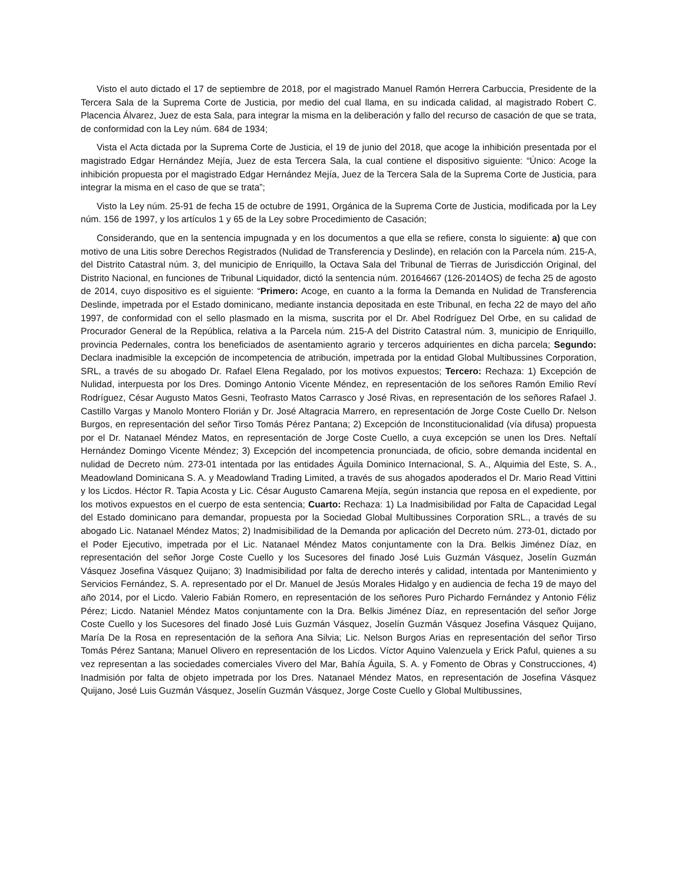Visto el auto dictado el 17 de septiembre de 2018, por el magistrado Manuel Ramón Herrera Carbuccia, Presidente de la Tercera Sala de la Suprema Corte de Justicia, por medio del cual llama, en su indicada calidad, al magistrado Robert C. Placencia Álvarez, Juez de esta Sala, para integrar la misma en la deliberación y fallo del recurso de casación de que se trata, de conformidad con la Ley núm. 684 de 1934;
Vista el Acta dictada por la Suprema Corte de Justicia, el 19 de junio del 2018, que acoge la inhibición presentada por el magistrado Edgar Hernández Mejía, Juez de esta Tercera Sala, la cual contiene el dispositivo siguiente: “Único: Acoge la inhibición propuesta por el magistrado Edgar Hernández Mejía, Juez de la Tercera Sala de la Suprema Corte de Justicia, para integrar la misma en el caso de que se trata”;
Visto la Ley núm. 25-91 de fecha 15 de octubre de 1991, Orgánica de la Suprema Corte de Justicia, modificada por la Ley núm. 156 de 1997, y los artículos 1 y 65 de la Ley sobre Procedimiento de Casación;
Considerando, que en la sentencia impugnada y en los documentos a que ella se refiere, consta lo siguiente: a) que con motivo de una Litis sobre Derechos Registrados (Nulidad de Transferencia y Deslinde), en relación con la Parcela núm. 215-A, del Distrito Catastral núm. 3, del municipio de Enriquillo, la Octava Sala del Tribunal de Tierras de Jurisdicción Original, del Distrito Nacional, en funciones de Tribunal Liquidador, dictó la sentencia núm. 20164667 (126-2014OS) de fecha 25 de agosto de 2014, cuyo dispositivo es el siguiente: “Primero: Acoge, en cuanto a la forma la Demanda en Nulidad de Transferencia Deslinde, impetrada por el Estado dominicano, mediante instancia depositada en este Tribunal, en fecha 22 de mayo del año 1997, de conformidad con el sello plasmado en la misma, suscrita por el Dr. Abel Rodríguez Del Orbe, en su calidad de Procurador General de la República, relativa a la Parcela núm. 215-A del Distrito Catastral núm. 3, municipio de Enriquillo, provincia Pedernales, contra los beneficiados de asentamiento agrario y terceros adquirientes en dicha parcela; Segundo: Declara inadmisible la excepción de incompetencia de atribución, impetrada por la entidad Global Multibussines Corporation, SRL, a través de su abogado Dr. Rafael Elena Regalado, por los motivos expuestos; Tercero: Rechaza: 1) Excepción de Nulidad, interpuesta por los Dres. Domingo Antonio Vicente Méndez, en representación de los señores Ramón Emilio Reví Rodríguez, César Augusto Matos Gesni, Teofrasto Matos Carrasco y José Rivas, en representación de los señores Rafael J. Castillo Vargas y Manolo Montero Florián y Dr. José Altagracia Marrero, en representación de Jorge Coste Cuello Dr. Nelson Burgos, en representación del señor Tirso Tomás Pérez Pantana; 2) Excepción de Inconstitucionalidad (vía difusa) propuesta por el Dr. Natanael Méndez Matos, en representación de Jorge Coste Cuello, a cuya excepción se unen los Dres. Neftalí Hernández Domingo Vicente Méndez; 3) Excepción del incompetencia pronunciada, de oficio, sobre demanda incidental en nulidad de Decreto núm. 273-01 intentada por las entidades Águila Dominico Internacional, S. A., Alquimia del Este, S. A., Meadowland Dominicana S. A. y Meadowland Trading Limited, a través de sus ahogados apoderados el Dr. Mario Read Vittini y los Licdos. Héctor R. Tapia Acosta y Lic. César Augusto Camarena Mejía, según instancia que reposa en el expediente, por los motivos expuestos en el cuerpo de esta sentencia; Cuarto: Rechaza: 1) La Inadmisibilidad por Falta de Capacidad Legal del Estado dominicano para demandar, propuesta por la Sociedad Global Multibussines Corporation SRL., a través de su abogado Lic. Natanael Méndez Matos; 2) Inadmisibilidad de la Demanda por aplicación del Decreto núm. 273-01, dictado por el Poder Ejecutivo, impetrada por el Lic. Natanael Méndez Matos conjuntamente con la Dra. Belkis Jiménez Díaz, en representación del señor Jorge Coste Cuello y los Sucesores del finado José Luis Guzmán Vásquez, Joselín Guzmán Vásquez Josefina Vásquez Quijano; 3) Inadmisibilidad por falta de derecho interés y calidad, intentada por Mantenimiento y Servicios Fernández, S. A. representado por el Dr. Manuel de Jesús Morales Hidalgo y en audiencia de fecha 19 de mayo del año 2014, por el Licdo. Valerio Fabián Romero, en representación de los señores Puro Pichardo Fernández y Antonio Féliz Pérez; Licdo. Nataniel Méndez Matos conjuntamente con la Dra. Belkis Jiménez Díaz, en representación del señor Jorge Coste Cuello y los Sucesores del finado José Luis Guzmán Vásquez, Joselín Guzmán Vásquez Josefina Vásquez Quijano, María De la Rosa en representación de la señora Ana Silvia; Lic. Nelson Burgos Arias en representación del señor Tirso Tomás Pérez Santana; Manuel Olivero en representación de los Licdos. Víctor Aquino Valenzuela y Erick Paful, quienes a su vez representan a las sociedades comerciales Vivero del Mar, Bahía Águila, S. A. y Fomento de Obras y Construcciones, 4) Inadmisión por falta de objeto impetrada por los Dres. Natanael Méndez Matos, en representación de Josefina Vásquez Quijano, José Luis Guzmán Vásquez, Joselín Guzmán Vásquez, Jorge Coste Cuello y Global Multibussines,